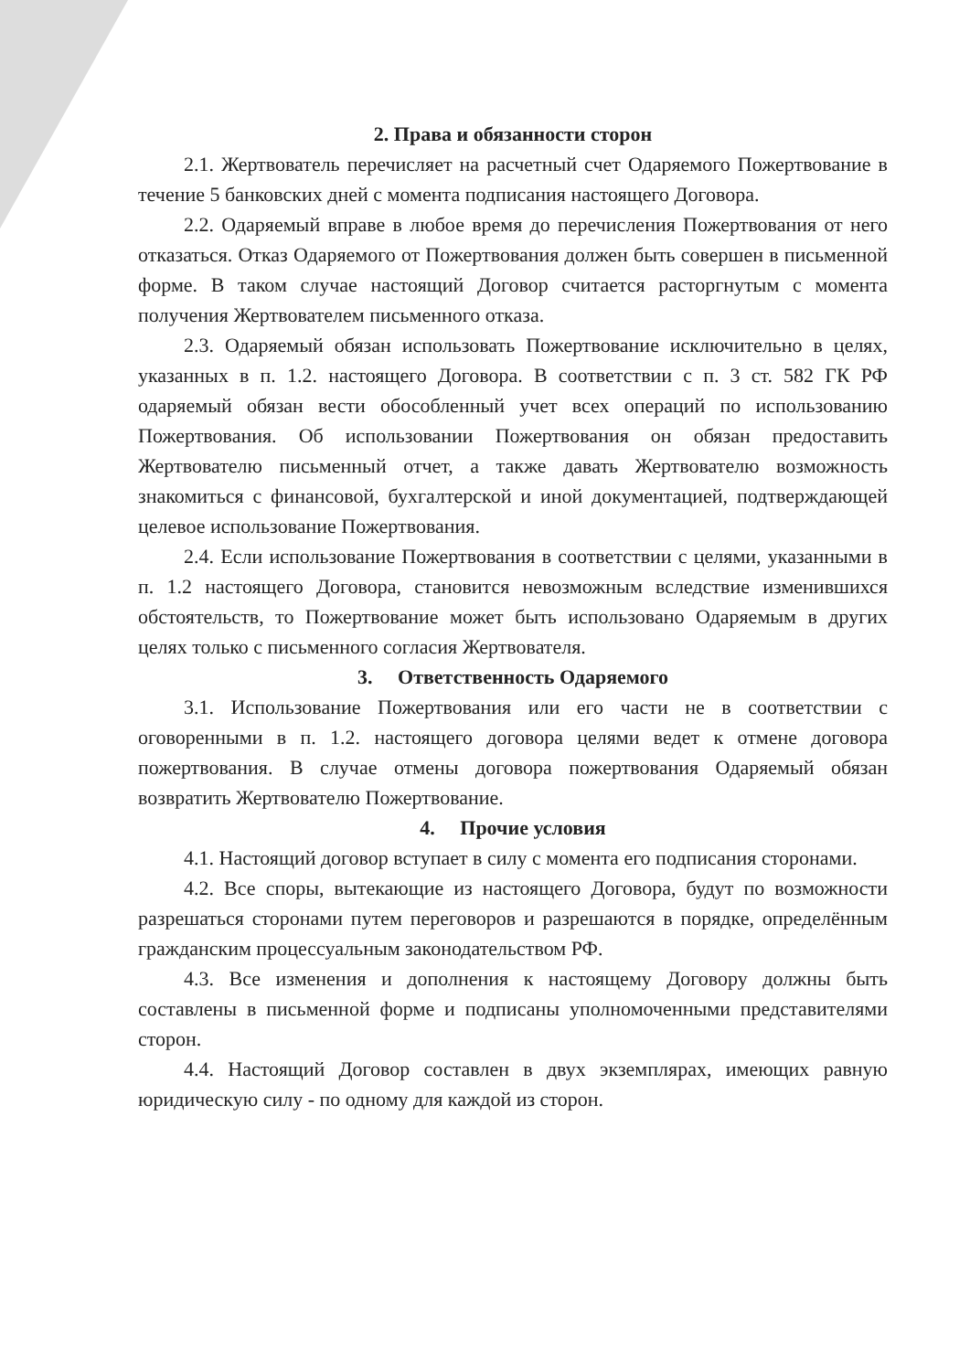2. Права и обязанности сторон
2.1. Жертвователь перечисляет на расчетный счет Одаряемого Пожертвование в течение 5 банковских дней с момента подписания настоящего Договора.
2.2. Одаряемый вправе в любое время до перечисления Пожертвования от него отказаться. Отказ Одаряемого от Пожертвования должен быть совершен в письменной форме. В таком случае настоящий Договор считается расторгнутым с момента получения Жертвователем письменного отказа.
2.3. Одаряемый обязан использовать Пожертвование исключительно в целях, указанных в п. 1.2. настоящего Договора. В соответствии с п. 3 ст. 582 ГК РФ одаряемый обязан вести обособленный учет всех операций по использованию Пожертвования. Об использовании Пожертвования он обязан предоставить Жертвователю письменный отчет, а также давать Жертвователю возможность знакомиться с финансовой, бухгалтерской и иной документацией, подтверждающей целевое использование Пожертвования.
2.4. Если использование Пожертвования в соответствии с целями, указанными в п. 1.2 настоящего Договора, становится невозможным вследствие изменившихся обстоятельств, то Пожертвование может быть использовано Одаряемым в других целях только с письменного согласия Жертвователя.
3. Ответственность Одаряемого
3.1. Использование Пожертвования или его части не в соответствии с оговоренными в п. 1.2. настоящего договора целями ведет к отмене договора пожертвования. В случае отмены договора пожертвования Одаряемый обязан возвратить Жертвователю Пожертвование.
4. Прочие условия
4.1. Настоящий договор вступает в силу с момента его подписания сторонами.
4.2. Все споры, вытекающие из настоящего Договора, будут по возможности разрешаться сторонами путем переговоров и разрешаются в порядке, определённым гражданским процессуальным законодательством РФ.
4.3. Все изменения и дополнения к настоящему Договору должны быть составлены в письменной форме и подписаны уполномоченными представителями сторон.
4.4. Настоящий Договор составлен в двух экземплярах, имеющих равную юридическую силу - по одному для каждой из сторон.